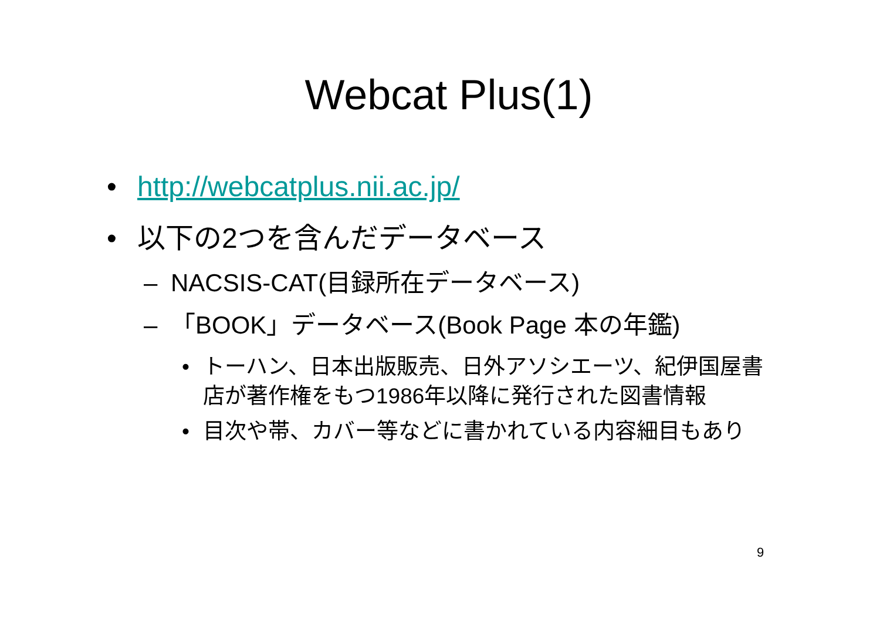Webcat Plus(1)
• http://webcatplus.nii.ac.jp/
• 以下の2つを含んだデータベース
– NACSIS-CAT(目録所在データベース)
– 「BOOK」データベース(Book Page 本の年鑑)
• トーハン、日本出版販売、日外アソシエーツ、紀伊国屋書店が著作権をもつ1986年以降に発行された図書情報
• 目次や帯、カバー等などに書かれている内容細目もあり
9